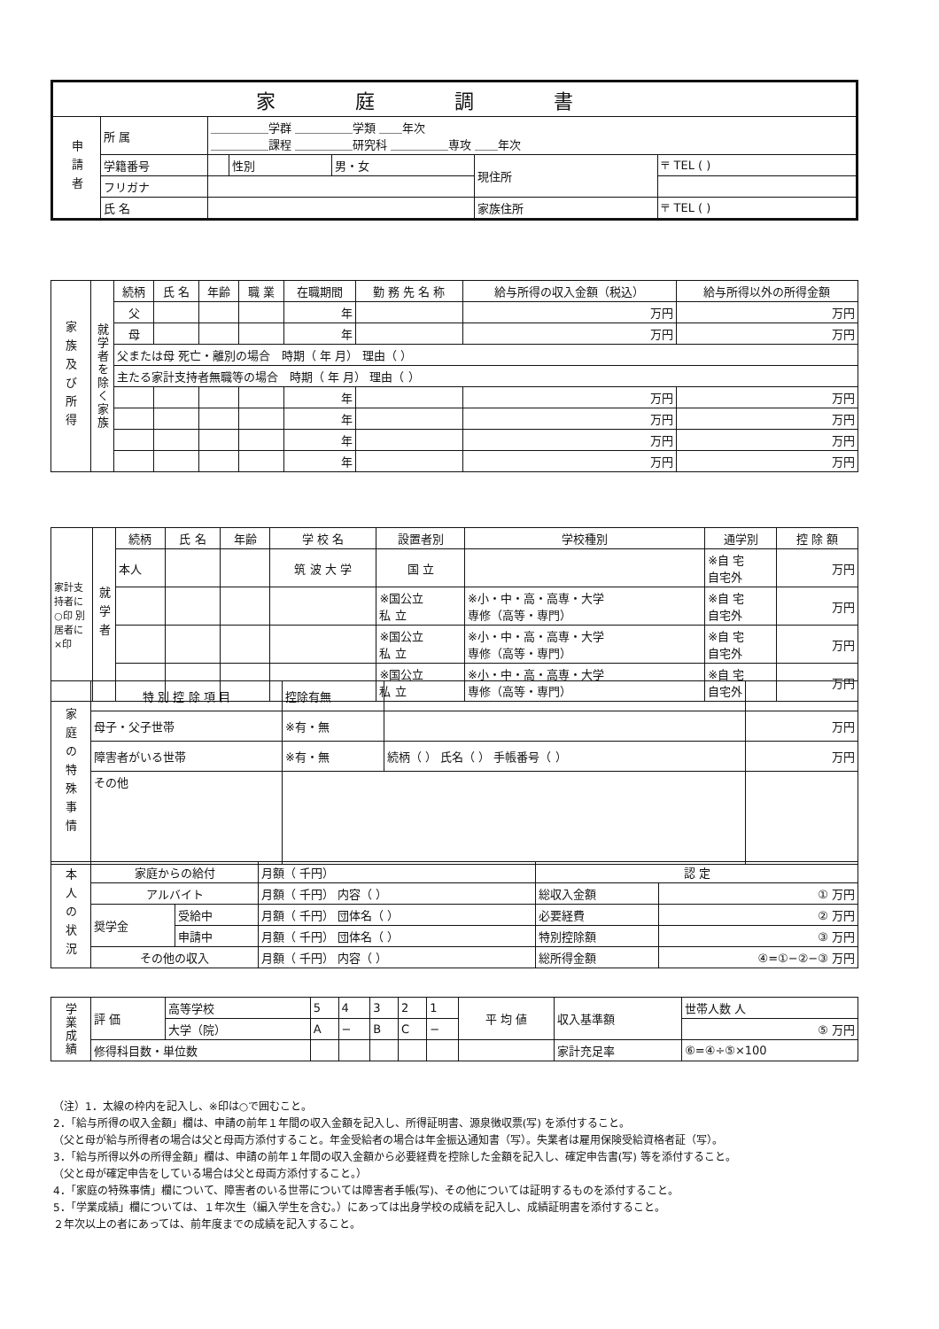| 家庭調書 | | | | | | |
| 申請者 | 所 属 | ＿＿＿＿＿学群 ＿＿＿＿＿学類 ＿＿年次 ＿＿＿＿＿課程 ＿＿＿＿＿研究科 ＿＿＿＿＿専攻 ＿＿年次 | | | | |
| | 学籍番号 | | 性別 | 男・女 | 現住所 | 〒 TEL ( ) |
| | フリガナ | | | | | |
| | 氏 名 | | | | 家族住所 | 〒 TEL ( ) |
| 家族及び所得 | 就学者を除く家族 | 続柄 | 氏 名 | 年齢 | 職 業 | 在職期間 | 勤 務 先 名 称 | 給与所得の収入金額（税込） | 給与所得以外の所得金額 |
| | | 父 | | | | 年 | | 万円 | 万円 |
| | | 母 | | | | 年 | | 万円 | 万円 |
| | | 父または母 死亡・離別の場合 時期（ 年 月） 理由（ ） | | | | | | | |
| | | 主たる家計支持者無職等の場合 時期（ 年 月） 理由（ ） | | | | | | | |
| | | | | | | 年 | | 万円 | 万円 |
| | | | | | | 年 | | 万円 | 万円 |
| | | | | | | 年 | | 万円 | 万円 |
| | | | | | | 年 | | 万円 | 万円 |
| 家計支持者に○印 別居者に×印 | 就学者 | 続柄 | 氏 名 | 年齢 | 学 校 名 | 設置者別 | 学校種別 | 通学別 | 控 除 額 |
| | | 本人 | | | 筑 波 大 学 | 国 立 | | ※自 宅 自宅外 | 万円 |
| | | | | | | ※国公立 私 立 | ※小・中・高・高専・大学 専修（高等・専門） | ※自 宅 自宅外 | 万円 |
| | | | | | | ※国公立 私 立 | ※小・中・高・高専・大学 専修（高等・専門） | ※自 宅 自宅外 | 万円 |
| | | | | | | ※国公立 私 立 | ※小・中・高・高専・大学 専修（高等・専門） | ※自 宅 自宅外 | 万円 |
| 家庭の特殊事情 | 特 別 控 除 項 目 | 控除有無 | | |
| | 母子・父子世帯 | ※有・無 | | 万円 |
| | 障害者がいる世帯 | ※有・無 | 続柄（ ） 氏名（ ） 手帳番号（ ） | 万円 |
| | その他 | | | |
| 本人の状況 | 家庭からの給付 | | 月額（ 千円） | 認 定 | |
| | アルバイト | | 月額（ 千円） 内容（ ） | 総収入金額 | ① 万円 |
| | 奨学金 | 受給中 | 月額（ 千円） 団体名（ ） | 必要経費 | ② 万円 |
| | | 申請中 | 月額（ 千円） 団体名（ ） | 特別控除額 | ③ 万円 |
| | その他の収入 | | 月額（ 千円） 内容（ ） | 総所得金額 | ④=①−②−③ 万円 |
| 学業成績 | 評 価 | 高等学校 | 5 | 4 | 3 | 2 | 1 | 平 均 値 | 収入基準額 | 世帯人数 人 |
| | | 大学（院） | A | − | B | C | − | | | ⑤ 万円 |
| | 修得科目数・単位数 | | | | | | | | 家計充足率 | ⑥=④÷⑤×100 |
（注）1．太線の枠内を記入し、※印は○で囲むこと。
2．「給与所得の収入金額」欄は、申請の前年１年間の収入金額を記入し、所得証明書、源泉徴収票(写) を添付すること。
（父と母が給与所得者の場合は父と母両方添付すること。年金受給者の場合は年金振込通知書（写）。失業者は雇用保険受給資格者証（写）。
3．「給与所得以外の所得金額」欄は、申請の前年１年間の収入金額から必要経費を控除した金額を記入し、確定申告書(写) 等を添付すること。
（父と母が確定申告をしている場合は父と母両方添付すること。）
4．「家庭の特殊事情」欄について、障害者のいる世帯については障害者手帳(写)、その他については証明するものを添付すること。
5．「学業成績」欄については、１年次生（編入学生を含む。）にあっては出身学校の成績を記入し、成績証明書を添付すること。
２年次以上の者にあっては、前年度までの成績を記入すること。